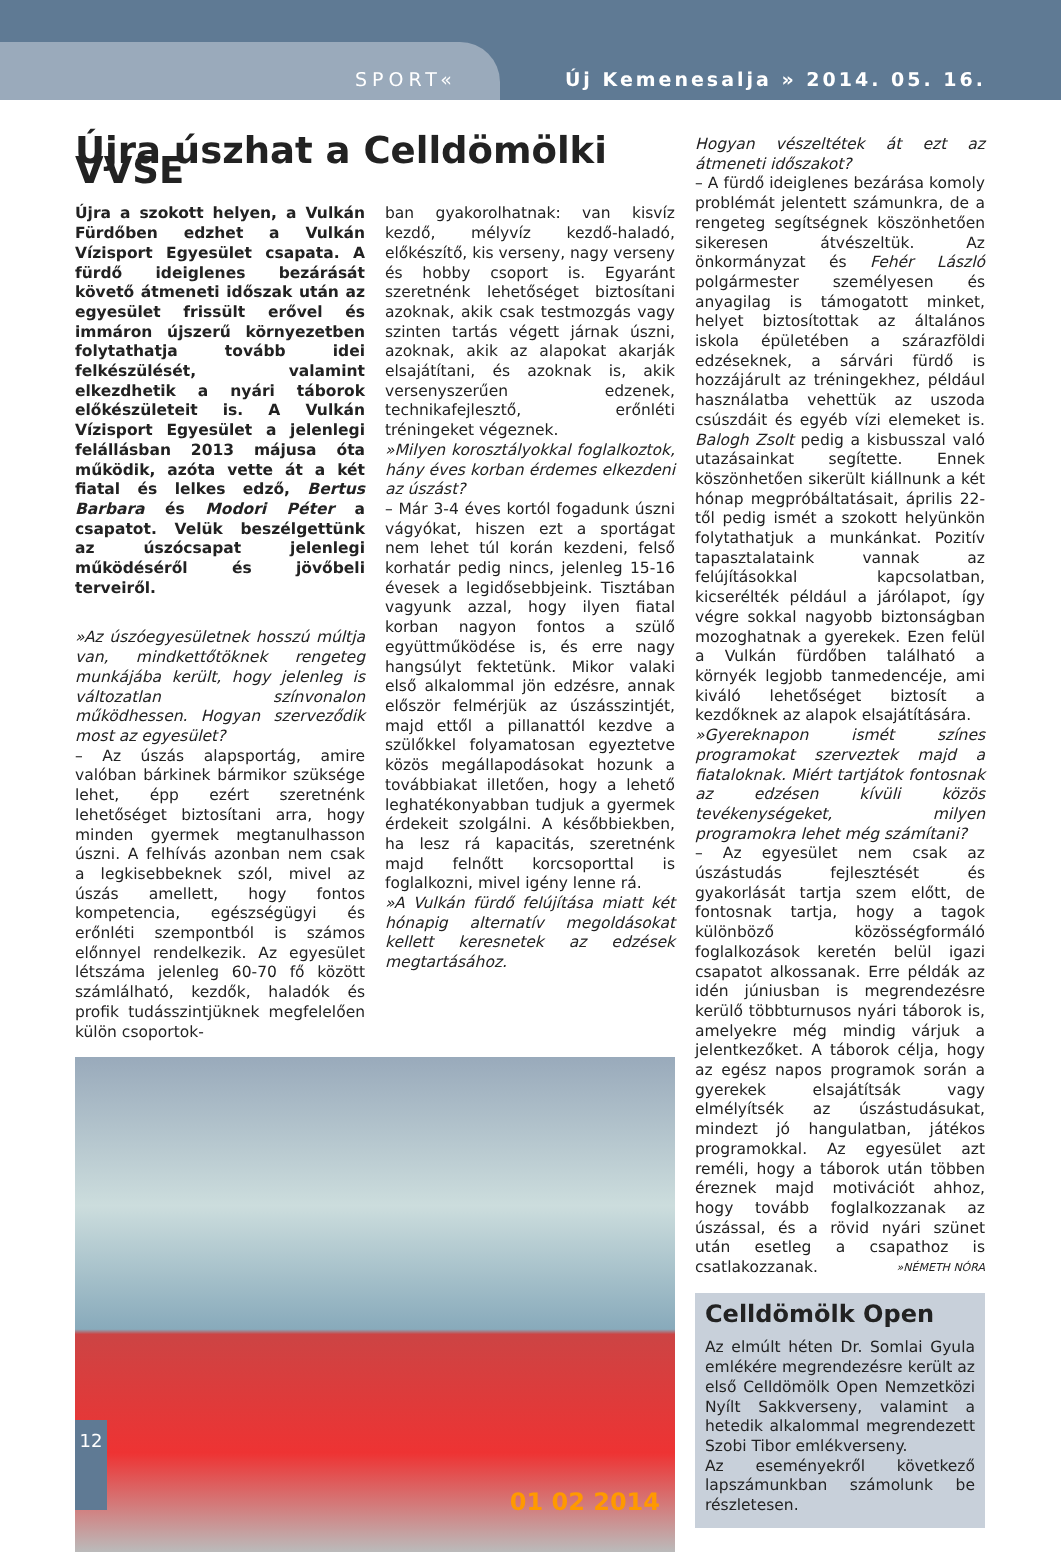SPORT« Új Kemenesalja » 2014. 05. 16.
Újra úszhat a Celldömölki VVSE
Újra a szokott helyen, a Vulkán Fürdőben edzhet a Vulkán Vízisport Egyesület csapata. A fürdő ideiglenes bezárását követő átmeneti időszak után az egyesület frissült erővel és immáron újszerű környezetben folytathatja tovább idei felkészülését, valamint elkezdhetik a nyári táborok előkészületeit is. A Vulkán Vízisport Egyesület a jelenlegi felállásban 2013 májusa óta működik, azóta vette át a két fiatal és lelkes edző, Bertus Barbara és Modori Péter a csapatot. Velük beszélgettünk az úszócsapat jelenlegi működéséről és jövőbeli terveiről.
»Az úszóegyesületnek hosszú múltja van, mindkettőtöknek rengeteg munkájába került, hogy jelenleg is változatlan színvonalon működhessen. Hogyan szerveződik most az egyesület?
– Az úszás alapsportág, amire valóban bárkinek bármikor szüksége lehet, épp ezért szeretnénk lehetőséget biztosítani arra, hogy minden gyermek megtanulhasson úszni. A felhívás azonban nem csak a legkisebbeknek szól, mivel az úszás amellett, hogy fontos kompetencia, egészségügyi és erőnléti szempontból is számos előnnyel rendelkezik. Az egyesület létszáma jelenleg 60-70 fő között számlálható, kezdők, haladók és profik tudásszintjüknek megfelelően külön csoportok-
ban gyakorolhatnak: van kisvíz kezdő, mélyvíz kezdő-haladó, előkészítő, kis verseny, nagy verseny és hobby csoport is. Egyaránt szeretnénk lehetőséget biztosítani azoknak, akik csak testmozgás vagy szinten tartás végett járnak úszni, azoknak, akik az alapokat akarják elsajátítani, és azoknak is, akik versenyszerűen edzenek, technikafejlesztő, erőnléti tréningeket végeznek.
»Milyen korosztályokkal foglalkoztok, hány éves korban érdemes elkezdeni az úszást?
– Már 3-4 éves kortól fogadunk úszni vágyókat, hiszen ezt a sportágat nem lehet túl korán kezdeni, felső korhatár pedig nincs, jelenleg 15-16 évesek a legidősebbjeink. Tisztában vagyunk azzal, hogy ilyen fiatal korban nagyon fontos a szülő együttműködése is, és erre nagy hangsúlyt fektetünk. Mikor valaki első alkalommal jön edzésre, annak először felmérjük az úszásszintjét, majd ettől a pillanattól kezdve a szülőkkel folyamatosan egyeztetve közös megállapodásokat hozunk a továbbiakat illetően, hogy a lehető leghatékonyabban tudjuk a gyermek érdekeit szolgálni. A későbbiekben, ha lesz rá kapacitás, szeretnénk majd felnőtt korcsoporttal is foglalkozni, mivel igény lenne rá.
»A Vulkán fürdő felújítása miatt két hónapig alternatív megoldásokat kellett keresnetek az edzések megtartásához.
01 02 2014
Hogyan vészeltétek át ezt az átmeneti időszakot?
– A fürdő ideiglenes bezárása komoly problémát jelentett számunkra, de a rengeteg segítségnek köszönhetően sikeresen átvészeltük. Az önkormányzat és Fehér László polgármester személyesen és anyagilag is támogatott minket, helyet biztosítottak az általános iskola épületében a szárazföldi edzéseknek, a sárvári fürdő is hozzájárult az tréningekhez, például használatba vehettük az uszoda csúszdáit és egyéb vízi elemeket is. Balogh Zsolt pedig a kisbusszal való utazásainkat segítette. Ennek köszönhetően sikerült kiállnunk a két hónap megpróbáltatásait, április 22-től pedig ismét a szokott helyünkön folytathatjuk a munkánkat. Pozitív tapasztalataink vannak az felújításokkal kapcsolatban, kicserélték például a járólapot, így végre sokkal nagyobb biztonságban mozoghatnak a gyerekek. Ezen felül a Vulkán fürdőben található a környék legjobb tanmedencéje, ami kiváló lehetőséget biztosít a kezdőknek az alapok elsajátítására.
»Gyereknapon ismét színes programokat szerveztek majd a fiataloknak. Miért tartjátok fontosnak az edzésen kívüli közös tevékenységeket, milyen programokra lehet még számítani?
– Az egyesület nem csak az úszástudás fejlesztését és gyakorlását tartja szem előtt, de fontosnak tartja, hogy a tagok különböző közösségformáló foglalkozások keretén belül igazi csapatot alkossanak. Erre példák az idén júniusban is megrendezésre kerülő többturnusos nyári táborok is, amelyekre még mindig várjuk a jelentkezőket. A táborok célja, hogy az egész napos programok során a gyerekek elsajátítsák vagy elmélyítsék az úszástudásukat, mindezt jó hangulatban, játékos programokkal. Az egyesület azt reméli, hogy a táborok után többen éreznek majd motivációt ahhoz, hogy tovább foglalkozzanak az úszással, és a rövid nyári szünet után esetleg a csapathoz is csatlakozzanak. »NÉMETH NÓRA
Celldömölk Open
Az elmúlt héten Dr. Somlai Gyula emlékére megrendezésre került az első Celldömölk Open Nemzetközi Nyílt Sakkverseny, valamint a hetedik alkalommal megrendezett Szobi Tibor emlékverseny.
Az eseményekről következő lapszámunkban számolunk be részletesen.
12